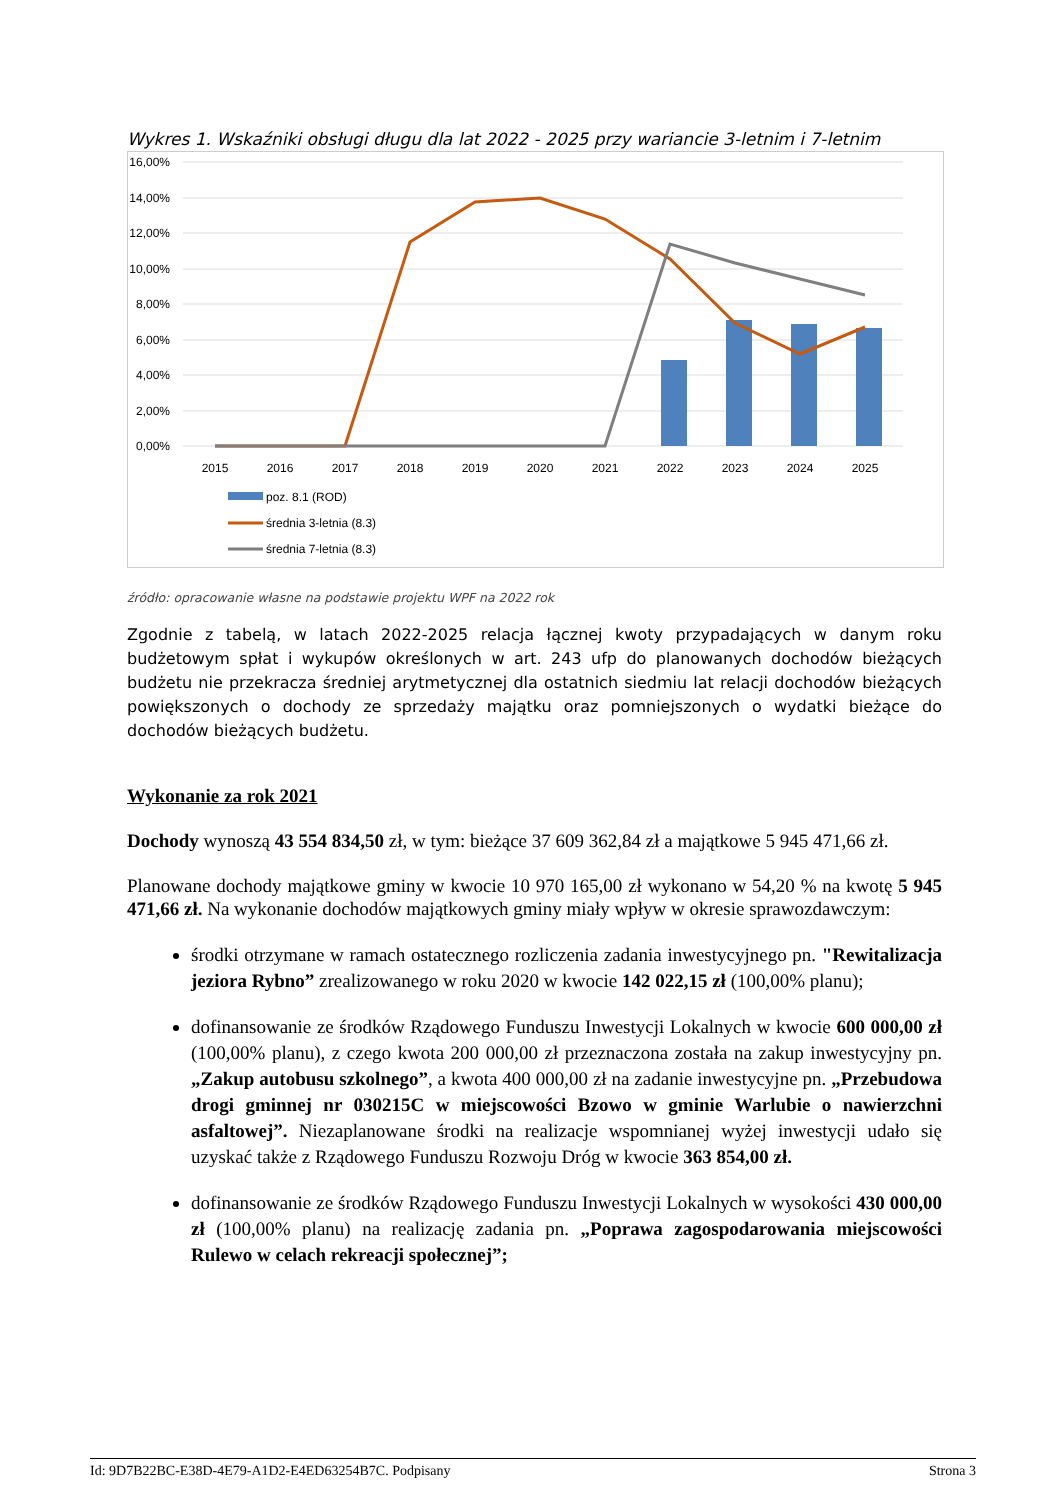Wykres 1. Wskaźniki obsługi długu dla lat 2022 - 2025 przy wariancie 3-letnim i 7-letnim
16,00%
14,00%
12,00%
10,00%
8,00%
6,00%
4,00%
2,00%
0,00%
2015
2016
2017
2018
2019
2020
2021
2022
2023
2024
2025
poz. 8.1 (ROD)
średnia 3-letnia (8.3)
średnia 7-letnia (8.3)
źródło: opracowanie własne na podstawie projektu WPF na 2022 rok
Zgodnie z tabelą, w latach 2022-2025 relacja łącznej kwoty przypadających w danym roku budżetowym spłat i wykupów określonych w art. 243 ufp do planowanych dochodów bieżących budżetu nie przekracza średniej arytmetycznej dla ostatnich siedmiu lat relacji dochodów bieżących powiększonych o dochody ze sprzedaży majątku oraz pomniejszonych o wydatki bieżące do dochodów bieżących budżetu.
Wykonanie za rok 2021
Dochody wynoszą 43 554 834,50 zł, w tym: bieżące 37 609 362,84 zł a majątkowe 5 945 471,66 zł.
Planowane dochody majątkowe gminy w kwocie 10 970 165,00 zł wykonano w 54,20 % na kwotę 5 945 471,66 zł. Na wykonanie dochodów majątkowych gminy miały wpływ w okresie sprawozdawczym:
środki otrzymane w ramach ostatecznego rozliczenia zadania inwestycyjnego pn. "Rewitalizacja jeziora Rybno” zrealizowanego w roku 2020 w kwocie 142 022,15 zł (100,00% planu);
dofinansowanie ze środków Rządowego Funduszu Inwestycji Lokalnych w kwocie 600 000,00 zł (100,00% planu), z czego kwota 200 000,00 zł przeznaczona została na zakup inwestycyjny pn. „Zakup autobusu szkolnego”, a kwota 400 000,00 zł na zadanie inwestycyjne pn. „Przebudowa drogi gminnej nr 030215C w miejscowości Bzowo w gminie Warlubie o nawierzchni asfaltowej”. Niezaplanowane środki na realizacje wspomnianej wyżej inwestycji udało się uzyskać także z Rządowego Funduszu Rozwoju Dróg w kwocie 363 854,00 zł.
dofinansowanie ze środków Rządowego Funduszu Inwestycji Lokalnych w wysokości 430 000,00 zł (100,00% planu) na realizację zadania pn. „Poprawa zagospodarowania miejscowości Rulewo w celach rekreacji społecznej”;
Id: 9D7B22BC-E38D-4E79-A1D2-E4ED63254B7C. Podpisany Strona 3